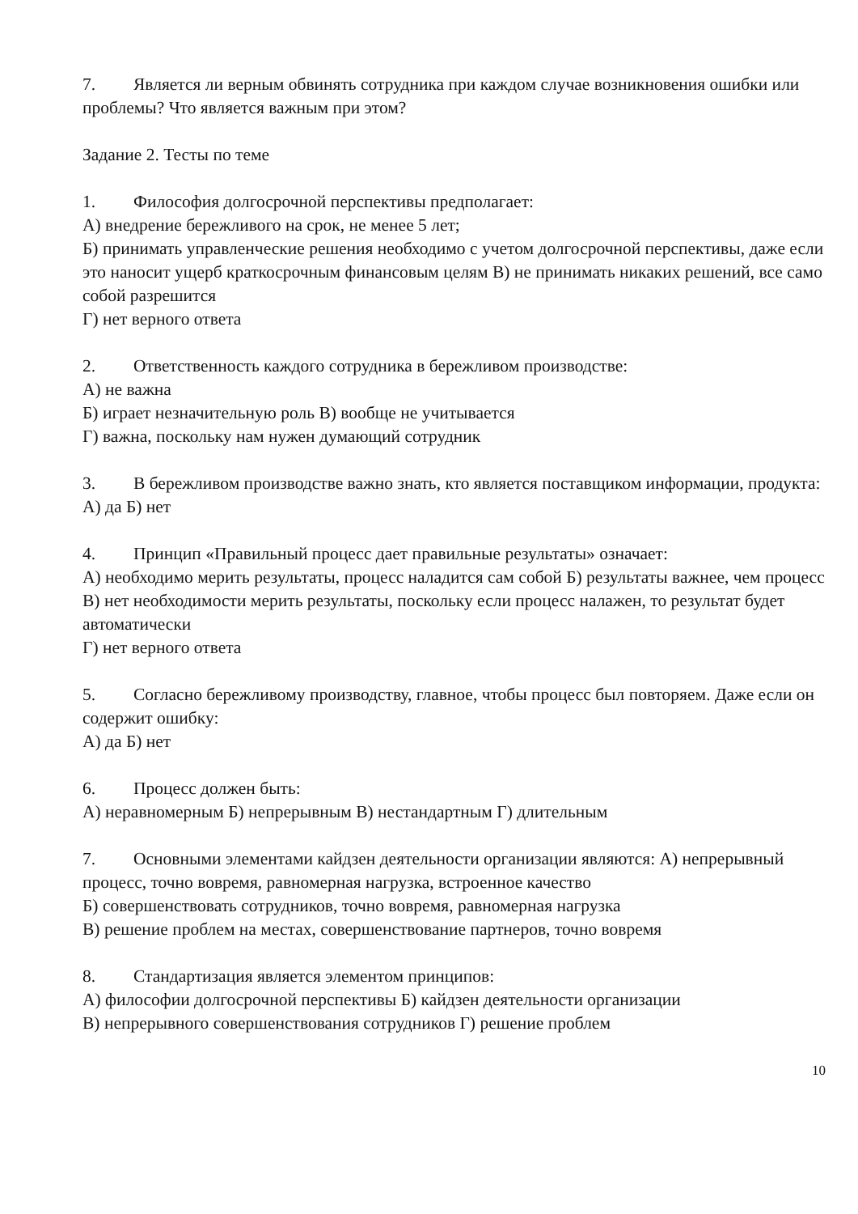7. Является ли верным обвинять сотрудника при каждом случае возникновения ошибки или проблемы? Что является важным при этом?
Задание 2. Тесты по теме
1. Философия долгосрочной перспективы предполагает:
А) внедрение бережливого на срок, не менее 5 лет;
Б) принимать управленческие решения необходимо с учетом долгосрочной перспективы, даже если это наносит ущерб краткосрочным финансовым целям В) не принимать никаких решений, все само собой разрешится
Г) нет верного ответа
2. Ответственность каждого сотрудника в бережливом производстве:
А) не важна
Б) играет незначительную роль В) вообще не учитывается
Г) важна, поскольку нам нужен думающий сотрудник
3. В бережливом производстве важно знать, кто является поставщиком информации, продукта:
А) да Б) нет
4. Принцип «Правильный процесс дает правильные результаты» означает:
А) необходимо мерить результаты, процесс наладится сам собой Б) результаты важнее, чем процесс
В) нет необходимости мерить результаты, поскольку если процесс налажен, то результат будет автоматически
Г) нет верного ответа
5. Согласно бережливому производству, главное, чтобы процесс был повторяем. Даже если он содержит ошибку:
А) да Б) нет
6. Процесс должен быть:
А) неравномерным Б) непрерывным В) нестандартным Г) длительным
7. Основными элементами кайдзен деятельности организации являются: А) непрерывный процесс, точно вовремя, равномерная нагрузка, встроенное качество
Б) совершенствовать сотрудников, точно вовремя, равномерная нагрузка
В) решение проблем на местах, совершенствование партнеров, точно вовремя
8. Стандартизация является элементом принципов:
А) философии долгосрочной перспективы Б) кайдзен деятельности организации
В) непрерывного совершенствования сотрудников Г) решение проблем
10